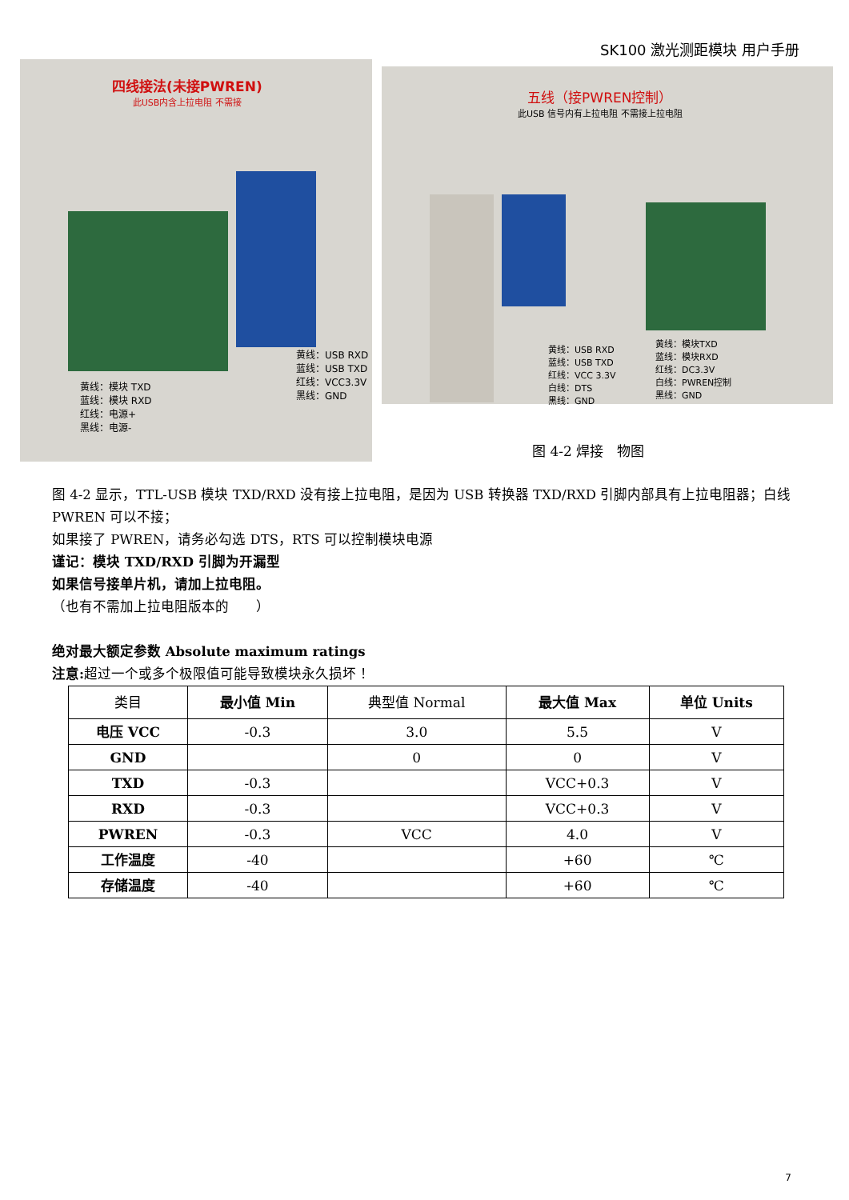SK100 激光测距模块 用户手册
四线接法(未接PWREN)
此USB内含上拉电阻 不需接
黄线：USB RXD
蓝线：USB TXD
红线：VCC3.3V
黑线：GND
黄线：模块 TXD
蓝线：模块 RXD
红线：电源+
黑线：电源-
五线（接PWREN控制）
此USB 信号内有上拉电阻 不需接上拉电阻
黄线：USB RXD
蓝线：USB TXD
红线：VCC 3.3V
白线：DTS
黑线：GND
黄线：模块TXD
蓝线：模块RXD
红线：DC3.3V
白线：PWREN控制
黑线：GND
图 4-2 焊接　物图
图 4-2 显示，TTL-USB 模块 TXD/RXD 没有接上拉电阻，是因为 USB 转换器 TXD/RXD 引脚内部具有上拉电阻器；白线 PWREN 可以不接；
如果接了 PWREN，请务必勾选 DTS，RTS 可以控制模块电源
谨记：模块 TXD/RXD 引脚为开漏型
如果信号接单片机，请加上拉电阻。
（也有不需加上拉电阻版本的　　）
绝对最大额定参数 Absolute maximum ratings
注意: 超过一个或多个极限值可能导致模块永久损坏 ！
| 类目 | 最小值 Min | 典型值 Normal | 最大值 Max | 单位 Units |
| --- | --- | --- | --- | --- |
| 电压 VCC | -0.3 | 3.0 | 5.5 | V |
| GND | | 0 | 0 | V |
| TXD | -0.3 | | VCC+0.3 | V |
| RXD | -0.3 | | VCC+0.3 | V |
| PWREN | -0.3 | VCC | 4.0 | V |
| 工作温度 | -40 | | +60 | ℃ |
| 存储温度 | -40 | | +60 | ℃ |
7